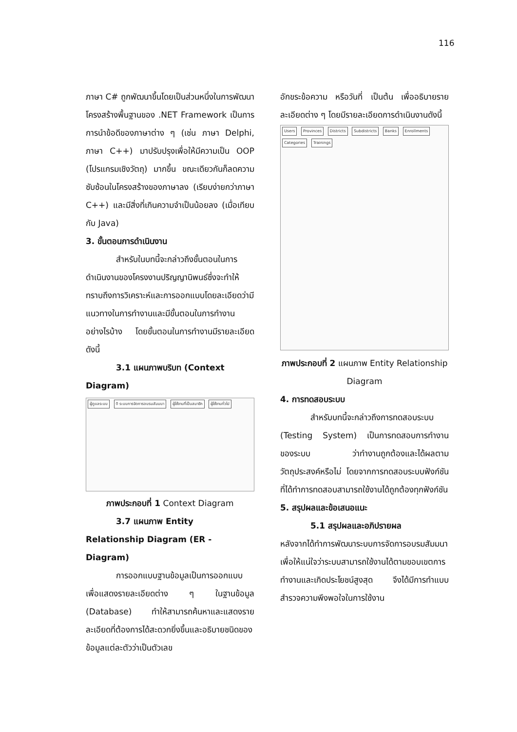116
ภาษา C# ถูกพัฒนาขึ้นโดยเป็นส่วนหนึ่งในการพัฒนาโครงสร้างพื้นฐานของ .NET Framework เป็นการการนำข้อดีของภาษาต่าง ๆ (เช่น ภาษา Delphi, ภาษา C++) มาปรับปรุงเพื่อให้มีความเป็น OOP (โปรแกรมเชิงวัตถุ) มากขึ้น ขณะเดียวกันก็ลดความซับซ้อนในโครงสร้างของภาษาลง (เรียบง่ายกว่าภาษา C++) และมีสิ่งที่เกินความจำเป็นน้อยลง (เมื่อเทียบกับ Java)
3. ขั้นตอนการดำเนินงาน
สำหรับในบทนี้จะกล่าวถึงขั้นตอนในการดำเนินงานของโครงงานปริญญานิพนธ์ซึ่งจะทำให้ทราบถึงการวิเคราะห์และการออกแบบโดยละเอียดว่ามีแนวทางในการทำงานและมีขั้นตอนในการทำงานอย่างไรบ้าง โดยขั้นตอนในการทำงานมีรายละเอียดดังนี้
3.1 แผนภาพบริบท (Context Diagram)
ผู้ดูแลระบบ 0 ระบบการจัดการอบรมสัมมนา ผู้ใช้งานที่เป็นสมาชิก ผู้ใช้งานทั่วไป
ภาพประกอบที่ 1 Context Diagram
3.7 แผนภาพ Entity Relationship Diagram (ER - Diagram)
การออกแบบฐานข้อมูลเป็นการออกแบบเพื่อแสดงรายละเอียดต่าง ๆ ในฐานข้อมูล (Database) ทำให้สามารถค้นหาและแสดงรายละเอียดที่ต้องการได้สะดวกยิ่งขึ้นและอธิบายชนิดของข้อมูลแต่ละตัวว่าเป็นตัวเลข
อักขระข้อความ หรือวันที่ เป็นต้น เพื่ออธิบายรายละเอียดต่าง ๆ โดยมีรายละเอียดการดำเนินงานดังนี้
Users Provinces Districts Subdistricts Banks Enrollments Categories Trainings
ภาพประกอบที่ 2 แผนภาพ Entity Relationship Diagram
4. การทดสอบระบบ
สำหรับบทนี้จะกล่าวถึงการทดสอบระบบ (Testing System) เป็นการทดสอบการทำงาน ของระบบ ว่าทำงานถูกต้องและได้ผลตามวัตถุประสงค์หรือไม่ โดยจากการทดสอบระบบฟังก์ชันที่ได้ทำการทดสอบสามารถใช้งานได้ถูกต้องทุกฟังก์ชัน
5. สรุปผลและข้อเสนอแนะ
5.1 สรุปผลและอภิปรายผล
หลังจากได้ทำการพัฒนาระบบการจัดการอบรมสัมมนา เพื่อให้แน่ใจว่าระบบสามารถใช้งานได้ตามขอบเขตการทำงานและเกิดประโยชน์สูงสุด จึงได้มีการทำแบบสำรวจความพึงพอใจในการใช้งาน